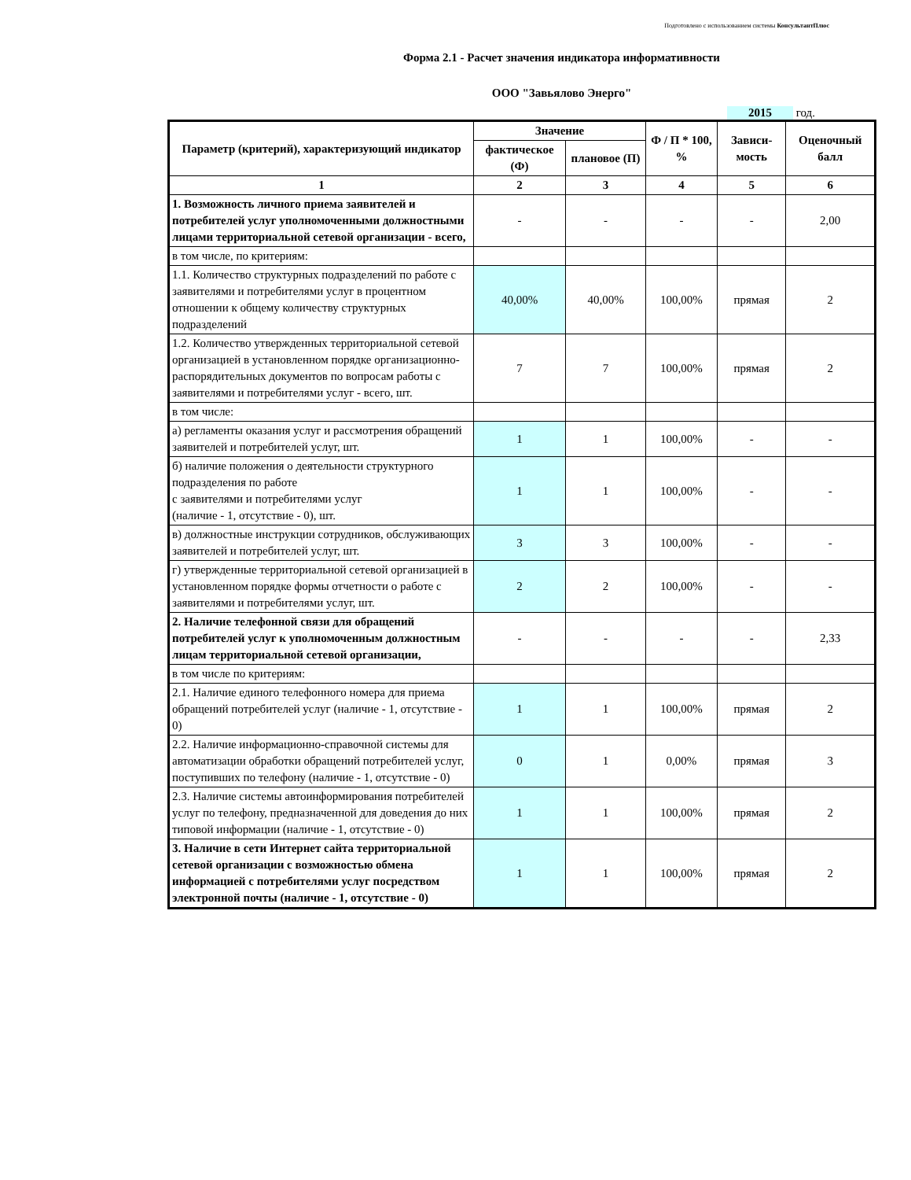Подготовлено с использованием системы КонсультантПлюс
Форма 2.1 - Расчет значения индикатора информативности
ООО "Завьялово Энерго"
2015 год.
| Параметр (критерий), характеризующий индикатор | Значение | | Ф / П * 100, % | Зависи-мость | Оценочный балл |
| --- | --- | --- | --- | --- | --- |
| | фактическое (Ф) | плановое (П) | | | |
| 1 | 2 | 3 | 4 | 5 | 6 |
| 1. Возможность личного приема заявителей и потребителей услуг уполномоченными должностными лицами территориальной сетевой организации - всего, | - | - | - | - | 2,00 |
| в том числе, по критериям: | | | | | |
| 1.1. Количество структурных подразделений по работе с заявителями и потребителями услуг в процентном отношении к общему количеству структурных подразделений | 40,00% | 40,00% | 100,00% | прямая | 2 |
| 1.2. Количество утвержденных территориальной сетевой организацией в установленном порядке организационно-распорядительных документов по вопросам работы с заявителями и потребителями услуг - всего, шт. | 7 | 7 | 100,00% | прямая | 2 |
| в том числе: | | | | | |
| а) регламенты оказания услуг и рассмотрения обращений заявителей и потребителей услуг, шт. | 1 | 1 | 100,00% | - | - |
| б) наличие положения о деятельности структурного подразделения по работе с заявителями и потребителями услуг (наличие - 1, отсутствие - 0), шт. | 1 | 1 | 100,00% | - | - |
| в) должностные инструкции сотрудников, обслуживающих заявителей и потребителей услуг, шт. | 3 | 3 | 100,00% | - | - |
| г) утвержденные территориальной сетевой организацией в установленном порядке формы отчетности о работе с заявителями и потребителями услуг, шт. | 2 | 2 | 100,00% | - | - |
| 2. Наличие телефонной связи для обращений потребителей услуг к уполномоченным должностным лицам территориальной сетевой организации, | - | - | - | - | 2,33 |
| в том числе по критериям: | | | | | |
| 2.1. Наличие единого телефонного номера для приема обращений потребителей услуг (наличие - 1, отсутствие - 0) | 1 | 1 | 100,00% | прямая | 2 |
| 2.2. Наличие информационно-справочной системы для автоматизации обработки обращений потребителей услуг, поступивших по телефону (наличие - 1, отсутствие - 0) | 0 | 1 | 0,00% | прямая | 3 |
| 2.3. Наличие системы автоинформирования потребителей услуг по телефону, предназначенной для доведения до них типовой информации (наличие - 1, отсутствие - 0) | 1 | 1 | 100,00% | прямая | 2 |
| 3. Наличие в сети Интернет сайта территориальной сетевой организации с возможностью обмена информацией с потребителями услуг посредством электронной почты (наличие - 1, отсутствие - 0) | 1 | 1 | 100,00% | прямая | 2 |